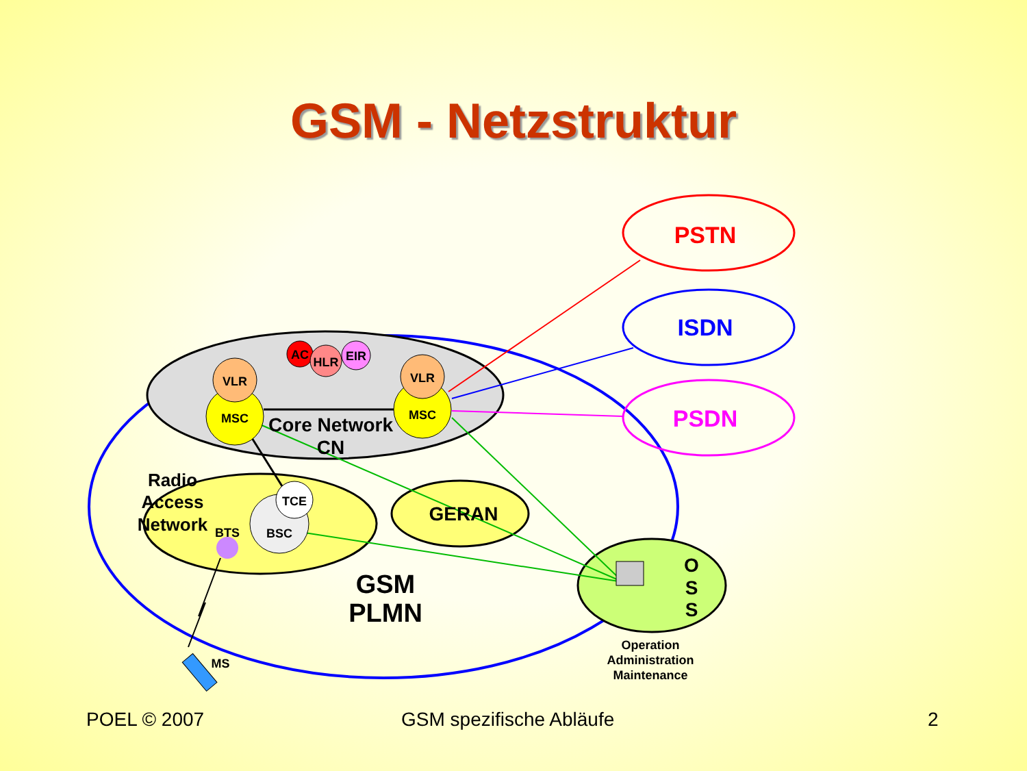GSM - Netzstruktur
VLR
MSC
VLR
MSC
AC
HLR
EIR
Core Network
CN
Radio
Access
Network
BTS
BSC
TCE
GERAN
GSM
PLMN
PSTN
ISDN
PSDN
O
S
S
Operation
Administration
Maintenance
MS
POEL © 2007 GSM spezifische Abläufe 2